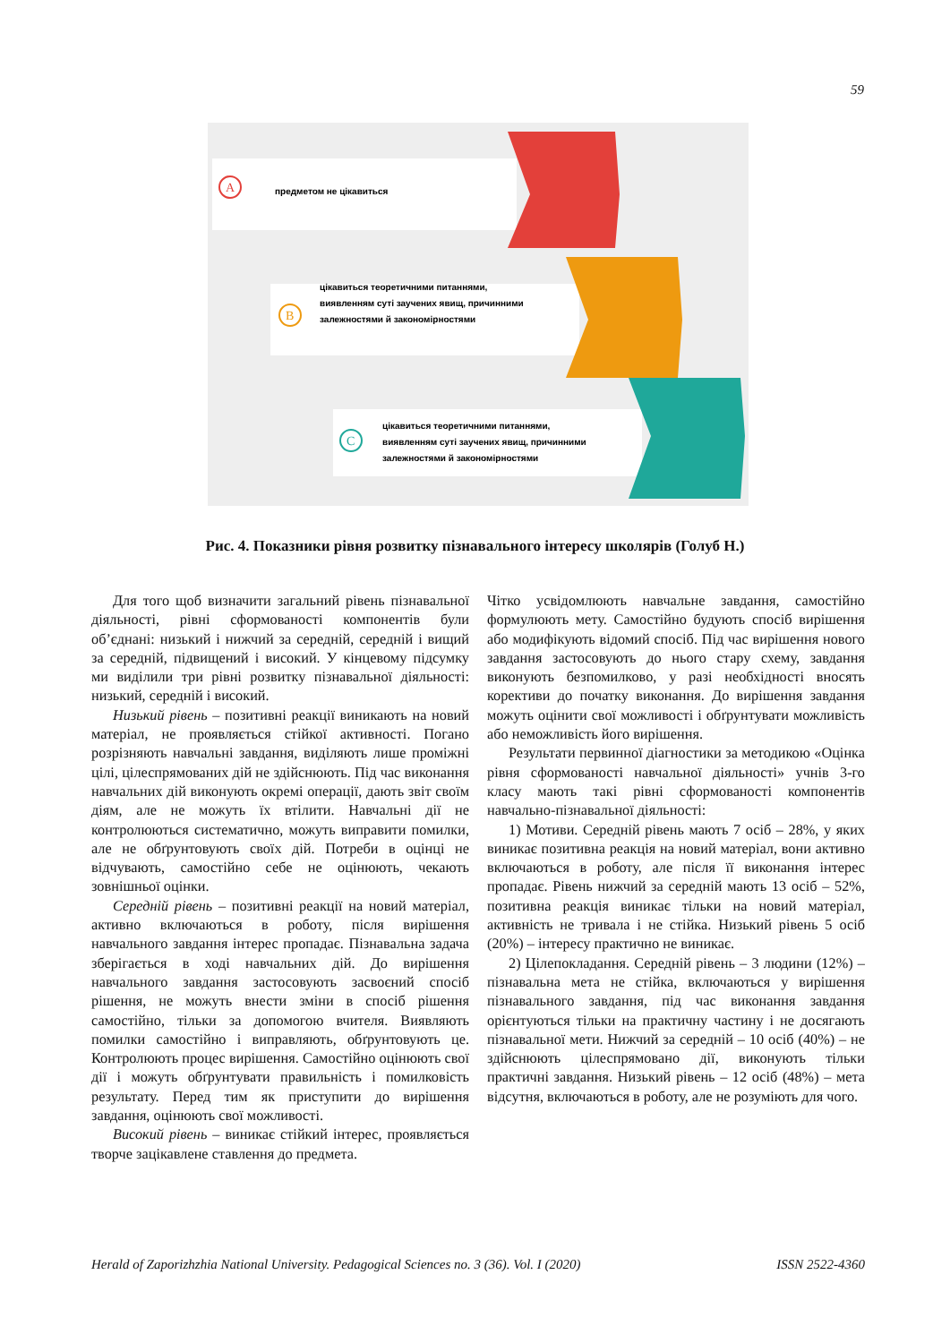59
A
предметом не цікавиться
B
цікавиться теоретичними питаннями,
виявленням суті заучених явищ, причинними
залежностями й закономірностями
C
цікавиться теоретичними питаннями,
виявленням суті заучених явищ, причинними
залежностями й закономірностями
Рис. 4. Показники рівня розвитку пізнавального інтересу школярів (Голуб Н.)
Для того щоб визначити загальний рівень пізнавальної діяльності, рівні сформованості компонентів були об’єднані: низький і нижчий за середній, середній і вищий за середній, підвищений і високий. У кінцевому підсумку ми виділили три рівні розвитку пізнавальної діяльності: низький, середній і високий.
Низький рівень – позитивні реакції виникають на новий матеріал, не проявляється стійкої активності. Погано розрізняють навчальні завдання, виділяють лише проміжні цілі, цілеспрямованих дій не здійснюють. Під час виконання навчальних дій виконують окремі операції, дають звіт своїм діям, але не можуть їх втілити. Навчальні дії не контролюються систематично, можуть виправити помилки, але не обґрунтовують своїх дій. Потреби в оцінці не відчувають, самостійно себе не оцінюють, чекають зовнішньої оцінки.
Середній рівень – позитивні реакції на новий матеріал, активно включаються в роботу, після вирішення навчального завдання інтерес пропадає. Пізнавальна задача зберігається в ході навчальних дій. До вирішення навчального завдання застосовують засвоєний спосіб рішення, не можуть внести зміни в спосіб рішення самостійно, тільки за допомогою вчителя. Виявляють помилки самостійно і виправляють, обґрунтовують це. Контролюють процес вирішення. Самостійно оцінюють свої дії і можуть обґрунтувати правильність і помилковість результату. Перед тим як приступити до вирішення завдання, оцінюють свої можливості.
Високий рівень – виникає стійкий інтерес, проявляється творче зацікавлене ставлення до предмета.
Чітко усвідомлюють навчальне завдання, самостійно формулюють мету. Самостійно будують спосіб вирішення або модифікують відомий спосіб. Під час вирішення нового завдання застосовують до нього стару схему, завдання виконують безпомилково, у разі необхідності вносять корективи до початку виконання. До вирішення завдання можуть оцінити свої можливості і обґрунтувати можливість або неможливість його вирішення.
Результати первинної діагностики за методикою «Оцінка рівня сформованості навчальної діяльності» учнів 3-го класу мають такі рівні сформованості компонентів навчально-пізнавальної діяльності:
1) Мотиви. Середній рівень мають 7 осіб – 28%, у яких виникає позитивна реакція на новий матеріал, вони активно включаються в роботу, але після її виконання інтерес пропадає. Рівень нижчий за середній мають 13 осіб – 52%, позитивна реакція виникає тільки на новий матеріал, активність не тривала і не стійка. Низький рівень 5 осіб (20%) – інтересу практично не виникає.
2) Цілепокладання. Середній рівень – 3 людини (12%) – пізнавальна мета не стійка, включаються у вирішення пізнавального завдання, під час виконання завдання орієнтуються тільки на практичну частину і не досягають пізнавальної мети. Нижчий за середній – 10 осіб (40%) – не здійснюють цілеспрямовано дії, виконують тільки практичні завдання. Низький рівень – 12 осіб (48%) – мета відсутня, включаються в роботу, але не розуміють для чого.
Herald of Zaporizhzhia National University. Pedagogical Sciences no. 3 (36). Vol. I (2020) ISSN 2522-4360